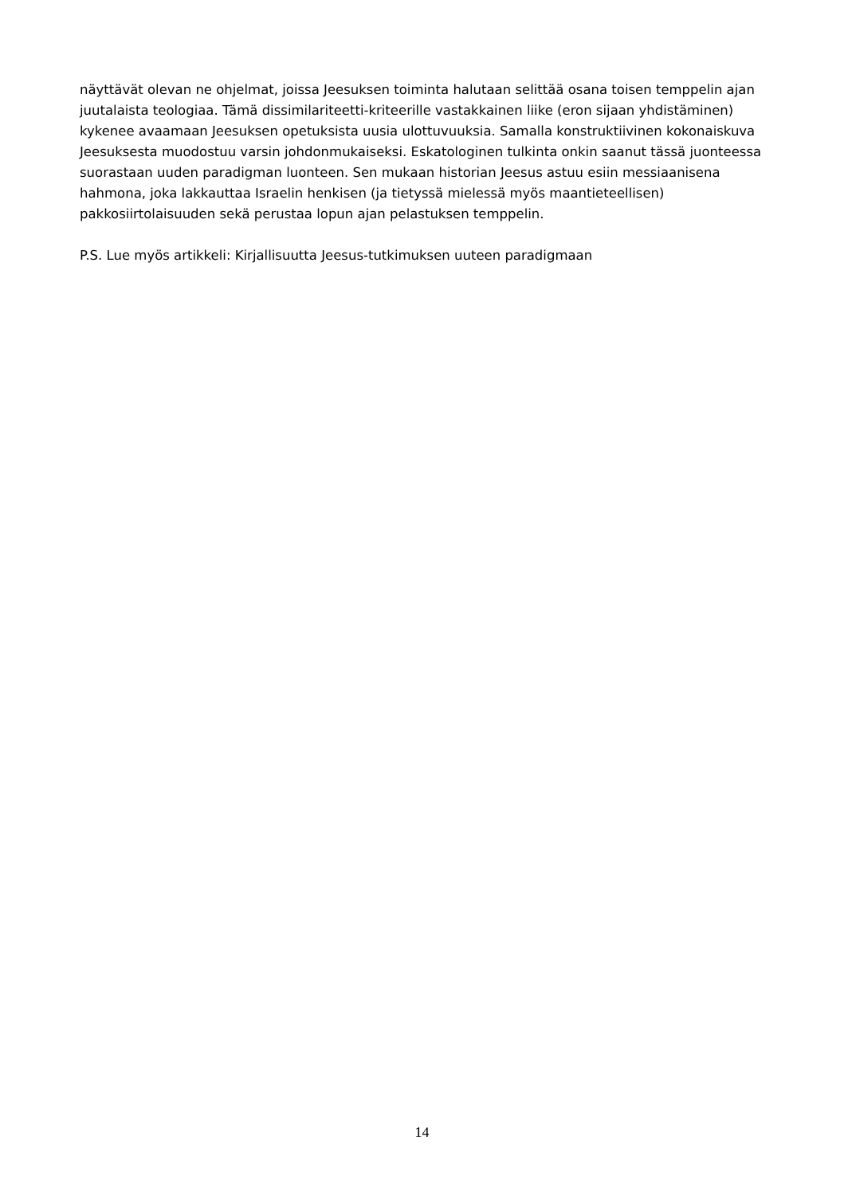näyttävät olevan ne ohjelmat, joissa Jeesuksen toiminta halutaan selittää osana toisen temppelin ajan juutalaista teologiaa. Tämä dissimilariteetti-kriteerille vastakkainen liike (eron sijaan yhdistäminen) kykenee avaamaan Jeesuksen opetuksista uusia ulottuvuuksia. Samalla konstruktiivinen kokonaiskuva Jeesuksesta muodostuu varsin johdonmukaiseksi. Eskatologinen tulkinta onkin saanut tässä juonteessa suorastaan uuden paradigman luonteen. Sen mukaan historian Jeesus astuu esiin messiaanisena hahmona, joka lakkauttaa Israelin henkisen (ja tietyssä mielessä myös maantieteellisen) pakkosiirtolaisuuden sekä perustaa lopun ajan pelastuksen temppelin.
P.S. Lue myös artikkeli: Kirjallisuutta Jeesus-tutkimuksen uuteen paradigmaan
14